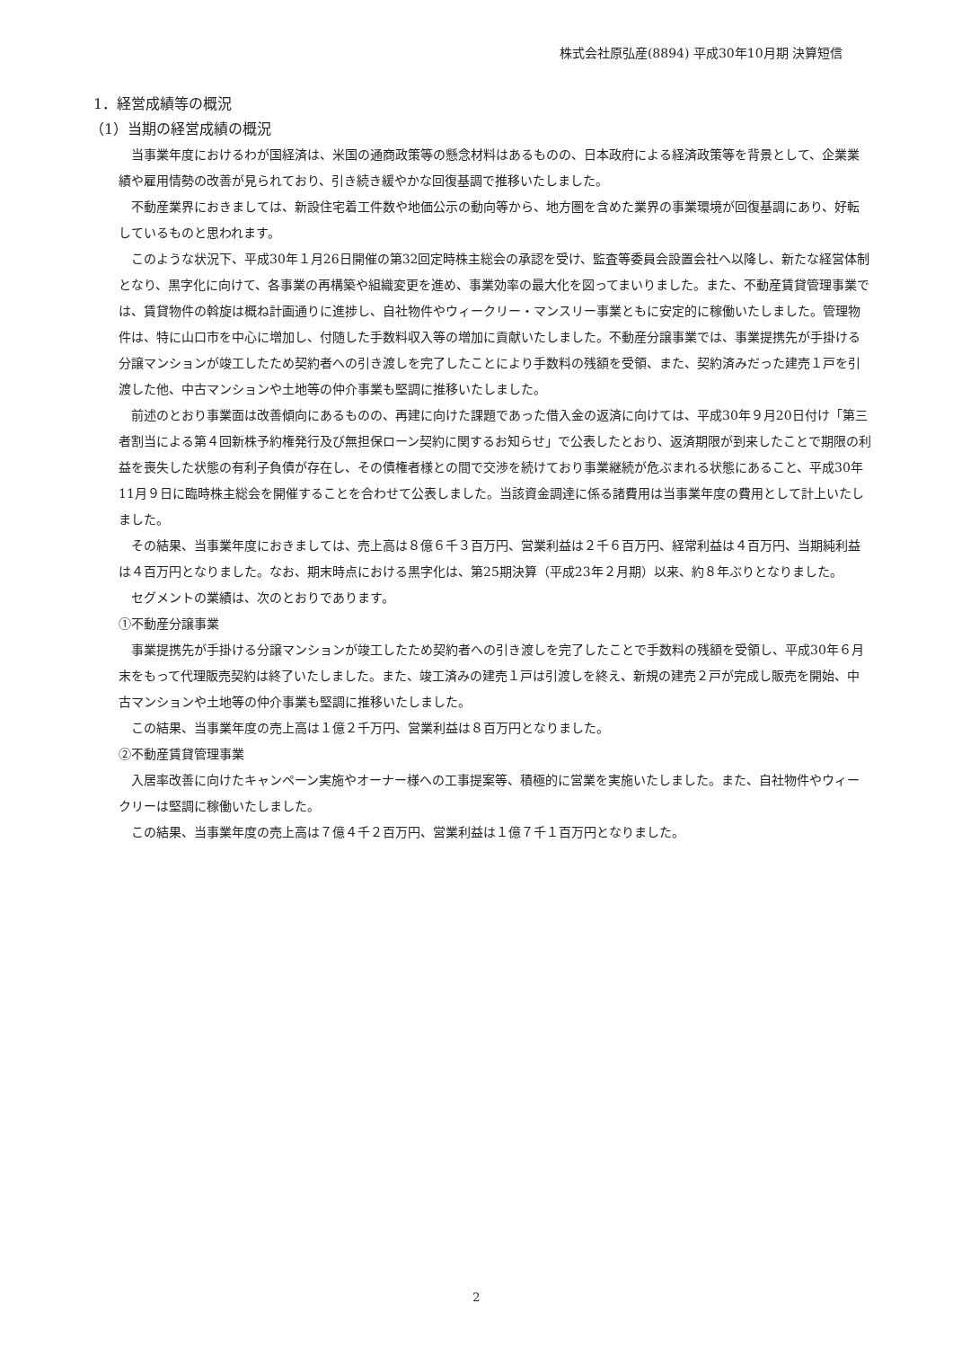株式会社原弘産(8894) 平成30年10月期 決算短信
1．経営成績等の概況
（1）当期の経営成績の概況
当事業年度におけるわが国経済は、米国の通商政策等の懸念材料はあるものの、日本政府による経済政策等を背景として、企業業績や雇用情勢の改善が見られており、引き続き緩やかな回復基調で推移いたしました。
不動産業界におきましては、新設住宅着工件数や地価公示の動向等から、地方圏を含めた業界の事業環境が回復基調にあり、好転しているものと思われます。
このような状況下、平成30年１月26日開催の第32回定時株主総会の承認を受け、監査等委員会設置会社へ以降し、新たな経営体制となり、黒字化に向けて、各事業の再構築や組織変更を進め、事業効率の最大化を図ってまいりました。また、不動産賃貸管理事業では、賃貸物件の斡旋は概ね計画通りに進捗し、自社物件やウィークリー・マンスリー事業ともに安定的に稼働いたしました。管理物件は、特に山口市を中心に増加し、付随した手数料収入等の増加に貢献いたしました。不動産分譲事業では、事業提携先が手掛ける分譲マンションが竣工したため契約者への引き渡しを完了したことにより手数料の残額を受領、また、契約済みだった建売１戸を引渡した他、中古マンションや土地等の仲介事業も堅調に推移いたしました。
前述のとおり事業面は改善傾向にあるものの、再建に向けた課題であった借入金の返済に向けては、平成30年９月20日付け「第三者割当による第４回新株予約権発行及び無担保ローン契約に関するお知らせ」で公表したとおり、返済期限が到来したことで期限の利益を喪失した状態の有利子負債が存在し、その債権者様との間で交渉を続けており事業継続が危ぶまれる状態にあること、平成30年11月９日に臨時株主総会を開催することを合わせて公表しました。当該資金調達に係る諸費用は当事業年度の費用として計上いたしました。
その結果、当事業年度におきましては、売上高は８億６千３百万円、営業利益は２千６百万円、経常利益は４百万円、当期純利益は４百万円となりました。なお、期末時点における黒字化は、第25期決算（平成23年２月期）以来、約８年ぶりとなりました。
セグメントの業績は、次のとおりであります。
①不動産分譲事業
事業提携先が手掛ける分譲マンションが竣工したため契約者への引き渡しを完了したことで手数料の残額を受領し、平成30年６月末をもって代理販売契約は終了いたしました。また、竣工済みの建売１戸は引渡しを終え、新規の建売２戸が完成し販売を開始、中古マンションや土地等の仲介事業も堅調に推移いたしました。
この結果、当事業年度の売上高は１億２千万円、営業利益は８百万円となりました。
②不動産賃貸管理事業
入居率改善に向けたキャンペーン実施やオーナー様への工事提案等、積極的に営業を実施いたしました。また、自社物件やウィークリーは堅調に稼働いたしました。
この結果、当事業年度の売上高は７億４千２百万円、営業利益は１億７千１百万円となりました。
2